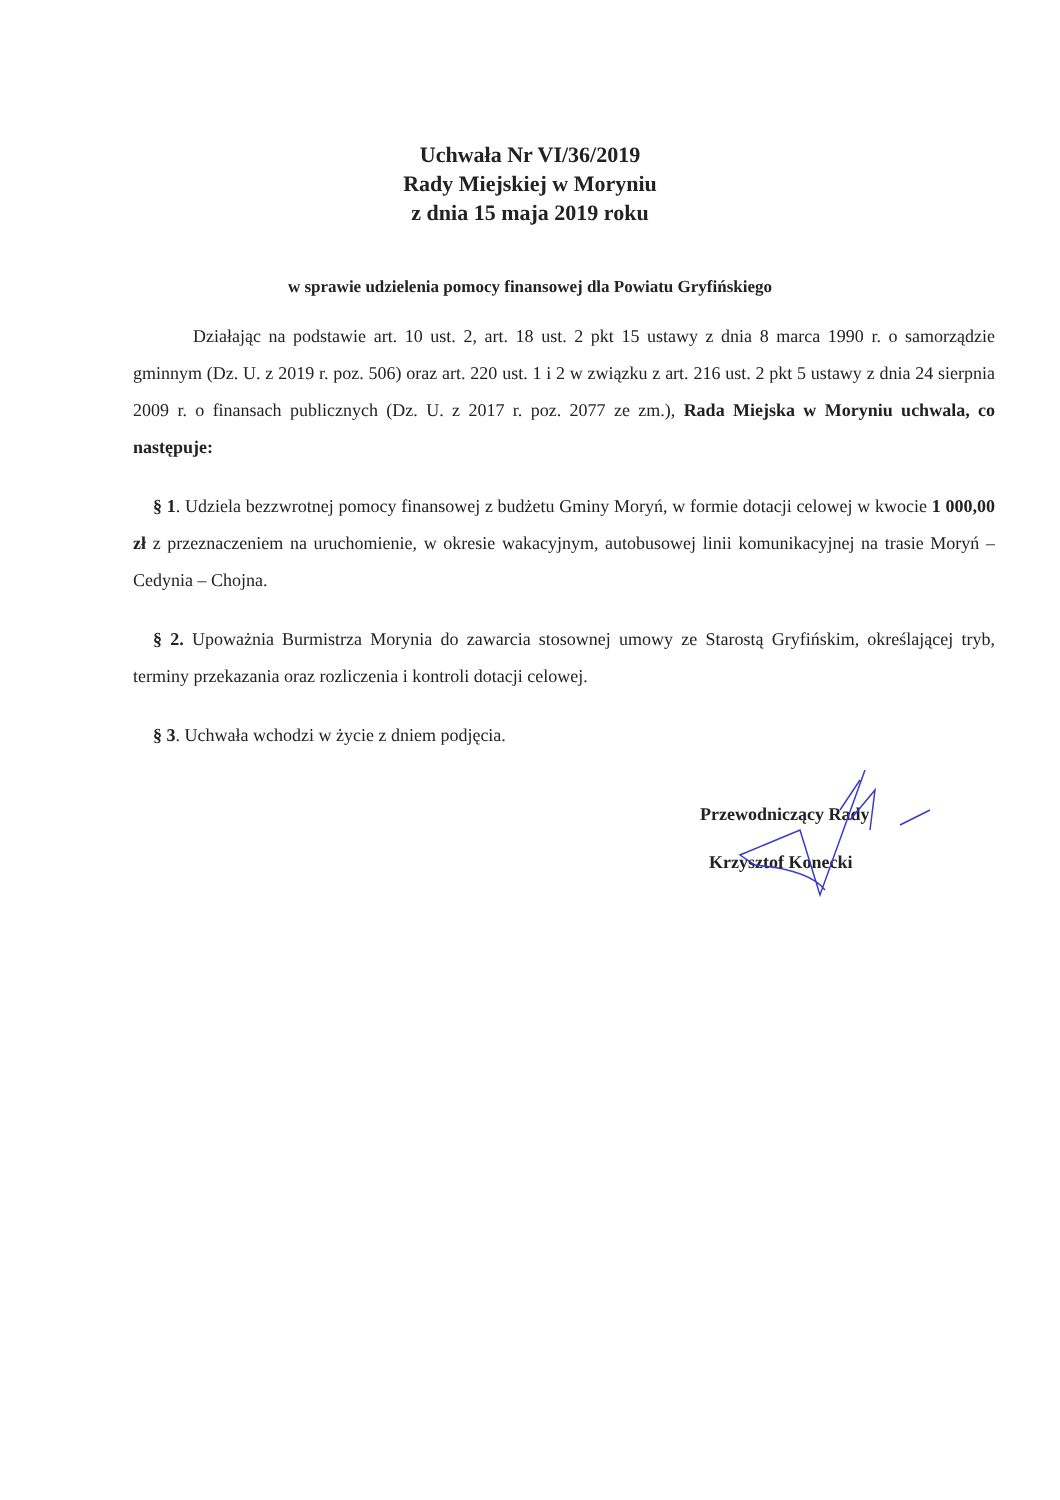Uchwała Nr VI/36/2019
Rady Miejskiej w Moryniu
z dnia 15 maja 2019 roku
w sprawie udzielenia pomocy finansowej dla Powiatu Gryfińskiego
Działając na podstawie art. 10 ust. 2, art. 18 ust. 2 pkt 15 ustawy z dnia 8 marca 1990 r. o samorządzie gminnym (Dz. U. z 2019 r. poz. 506) oraz art. 220 ust. 1 i 2 w związku z art. 216 ust. 2 pkt 5 ustawy z dnia 24 sierpnia 2009 r. o finansach publicznych (Dz. U. z 2017 r. poz. 2077 ze zm.), Rada Miejska w Moryniu uchwala, co następuje:
§ 1. Udziela bezzwrotnej pomocy finansowej z budżetu Gminy Moryń, w formie dotacji celowej w kwocie 1 000,00 zł z przeznaczeniem na uruchomienie, w okresie wakacyjnym, autobusowej linii komunikacyjnej na trasie Moryń – Cedynia – Chojna.
§ 2. Upoważnia Burmistrza Morynia do zawarcia stosownej umowy ze Starostą Gryfińskim, określającej tryb, terminy przekazania oraz rozliczenia i kontroli dotacji celowej.
§ 3. Uchwała wchodzi w życie z dniem podjęcia.
Przewodniczący Rady
Krzysztof Konecki